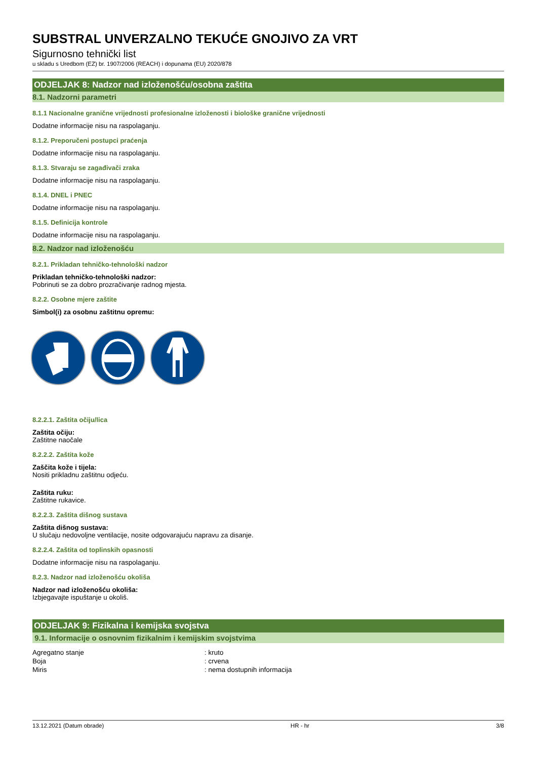SUBSTRAL UNVERZALNO TEKUĆE GNOJIVO ZA VRT
Sigurnosno tehnički list
u skladu s Uredbom (EZ) br. 1907/2006 (REACH) i dopunama (EU) 2020/878
ODJELJAK 8: Nadzor nad izloženošću/osobna zaštita
8.1. Nadzorni parametri
8.1.1 Nacionalne granične vrijednosti profesionalne izloženosti i biološke granične vrijednosti
Dodatne informacije nisu na raspolaganju.
8.1.2. Preporučeni postupci praćenja
Dodatne informacije nisu na raspolaganju.
8.1.3. Stvaraju se zagađivači zraka
Dodatne informacije nisu na raspolaganju.
8.1.4. DNEL i PNEC
Dodatne informacije nisu na raspolaganju.
8.1.5. Definicija kontrole
Dodatne informacije nisu na raspolaganju.
8.2. Nadzor nad izloženošću
8.2.1. Prikladan tehničko-tehnološki nadzor
Prikladan tehničko-tehnološki nadzor:
Pobrinuti se za dobro prozračivanje radnog mjesta.
8.2.2. Osobne mjere zaštite
Simbol(i) za osobnu zaštitnu opremu:
8.2.2.1. Zaštita očiju/lica
Zaštita očiju:
Zaštitne naočale
8.2.2.2. Zaštita kože
Zaščita kože i tijela:
Nositi prikladnu zaštitnu odjeću.
Zaštita ruku:
Zaštitne rukavice.
8.2.2.3. Zaštita dišnog sustava
Zaštita dišnog sustava:
U slučaju nedovoljne ventilacije, nosite odgovarajuću napravu za disanje.
8.2.2.4. Zaštita od toplinskih opasnosti
Dodatne informacije nisu na raspolaganju.
8.2.3. Nadzor nad izloženošću okoliša
Nadzor nad izloženošću okoliša:
Izbjegavajte ispuštanje u okoliš.
ODJELJAK 9: Fizikalna i kemijska svojstva
9.1. Informacije o osnovnim fizikalnim i kemijskim svojstvima
| Agregatno stanje | : kruto |
| Boja | : crvena |
| Miris | : nema dostupnih informacija |
13.12.2021 (Datum obrade) HR - hr 3/8